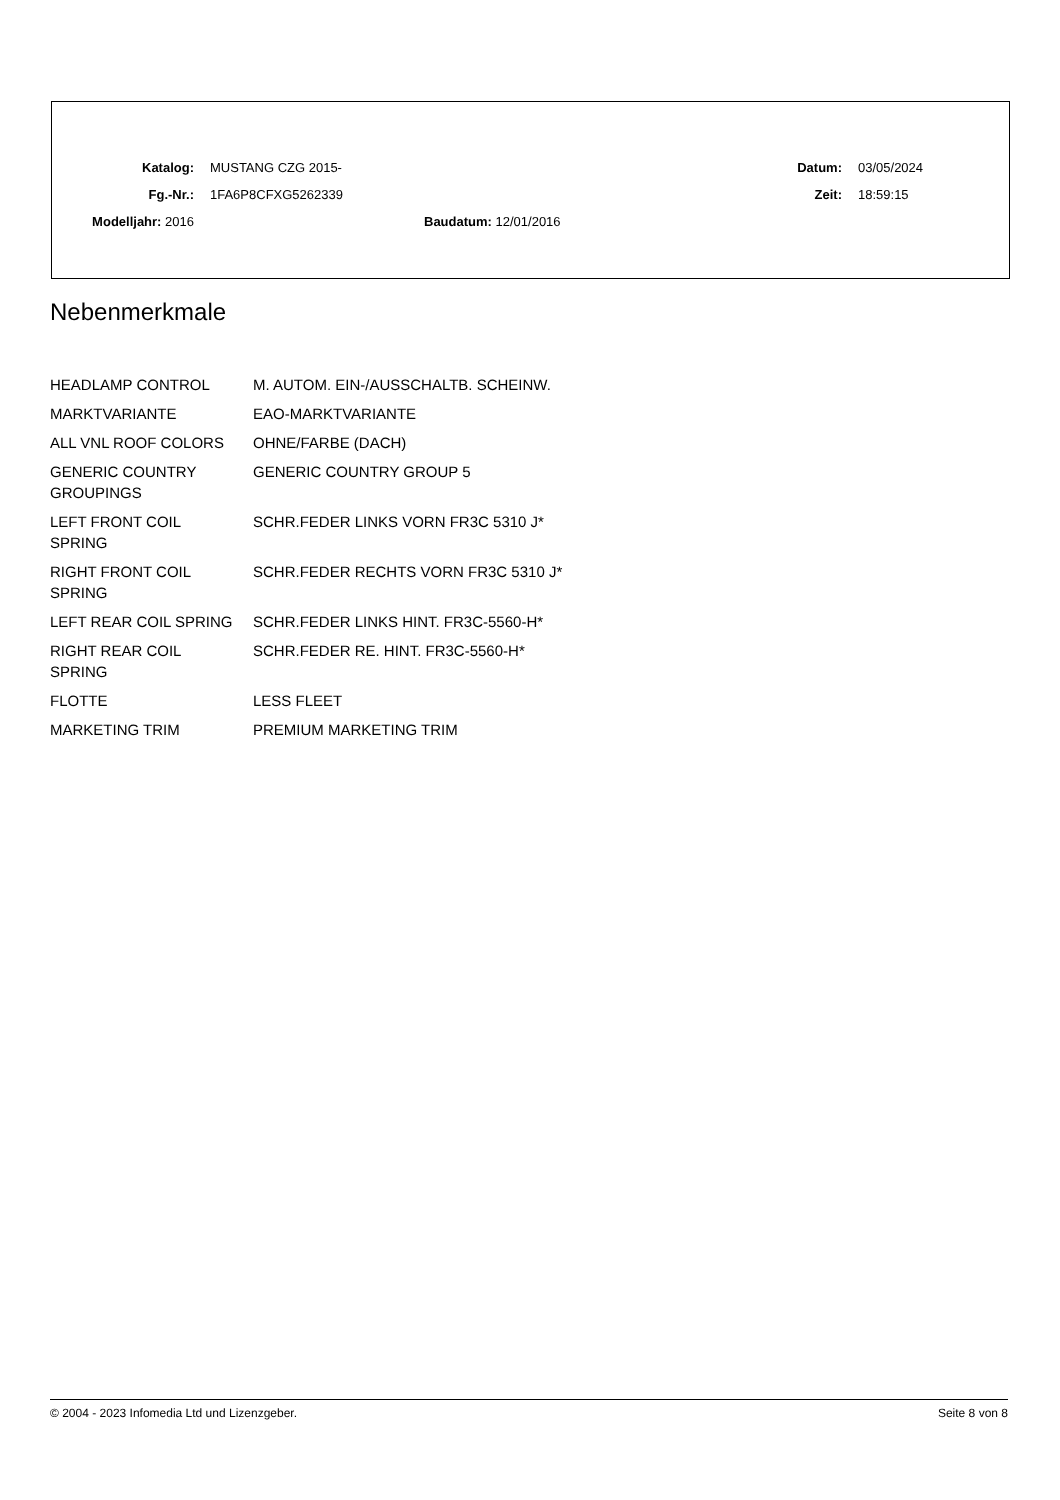| Katalog: | MUSTANG CZG 2015- | Datum: | 03/05/2024 |
| Fg.-Nr.: | 1FA6P8CFXG5262339 | Zeit: | 18:59:15 |
| Modelljahr: 2016 | Baudatum: 12/01/2016 | | |
Nebenmerkmale
| HEADLAMP CONTROL | M. AUTOM. EIN-/AUSSCHALTB. SCHEINW. |
| MARKTVARIANTE | EAO-MARKTVARIANTE |
| ALL VNL ROOF COLORS | OHNE/FARBE (DACH) |
| GENERIC COUNTRY GROUPINGS | GENERIC COUNTRY GROUP 5 |
| LEFT FRONT COIL SPRING | SCHR.FEDER LINKS VORN FR3C 5310 J* |
| RIGHT FRONT COIL SPRING | SCHR.FEDER RECHTS VORN FR3C 5310 J* |
| LEFT REAR COIL SPRING | SCHR.FEDER LINKS HINT. FR3C-5560-H* |
| RIGHT REAR COIL SPRING | SCHR.FEDER RE. HINT. FR3C-5560-H* |
| FLOTTE | LESS FLEET |
| MARKETING TRIM | PREMIUM MARKETING TRIM |
© 2004 - 2023 Infomedia Ltd und Lizenzgeber. Seite 8 von 8